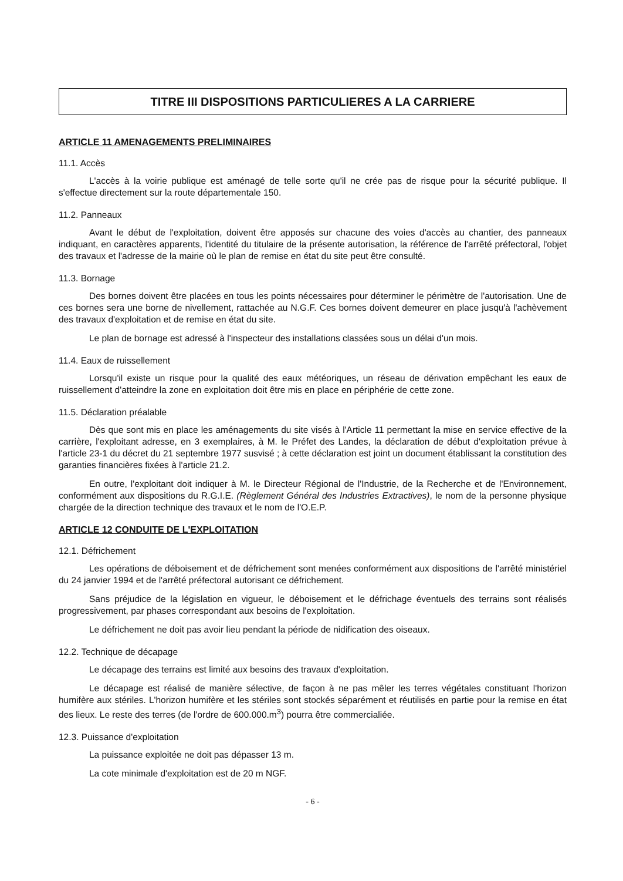TITRE III DISPOSITIONS PARTICULIERES A LA CARRIERE
ARTICLE 11 AMENAGEMENTS PRELIMINAIRES
11.1. Accès
L'accès à la voirie publique est aménagé de telle sorte qu'il ne crée pas de risque pour la sécurité publique. Il s'effectue directement sur la route départementale 150.
11.2. Panneaux
Avant le début de l'exploitation, doivent être apposés sur chacune des voies d'accès au chantier, des panneaux indiquant, en caractères apparents, l'identité du titulaire de la présente autorisation, la référence de l'arrêté préfectoral, l'objet des travaux et l'adresse de la mairie où le plan de remise en état du site peut être consulté.
11.3. Bornage
Des bornes doivent être placées en tous les points nécessaires pour déterminer le périmètre de l'autorisation. Une de ces bornes sera une borne de nivellement, rattachée au N.G.F. Ces bornes doivent demeurer en place jusqu'à l'achèvement des travaux d'exploitation et de remise en état du site.
Le plan de bornage est adressé à l'inspecteur des installations classées sous un délai d'un mois.
11.4. Eaux de ruissellement
Lorsqu'il existe un risque pour la qualité des eaux météoriques, un réseau de dérivation empêchant les eaux de ruissellement d'atteindre la zone en exploitation doit être mis en place en périphérie de cette zone.
11.5. Déclaration préalable
Dès que sont mis en place les aménagements du site visés à l'Article 11 permettant la mise en service effective de la carrière, l'exploitant adresse, en 3 exemplaires, à M. le Préfet des Landes, la déclaration de début d'exploitation prévue à l'article 23-1 du décret du 21 septembre 1977 susvisé ; à cette déclaration est joint un document établissant la constitution des garanties financières fixées à l'article 21.2.
En outre, l'exploitant doit indiquer à M. le Directeur Régional de l'Industrie, de la Recherche et de l'Environnement, conformément aux dispositions du R.G.I.E. (Règlement Général des Industries Extractives), le nom de la personne physique chargée de la direction technique des travaux et le nom de l'O.E.P.
ARTICLE 12 CONDUITE DE L'EXPLOITATION
12.1. Défrichement
Les opérations de déboisement et de défrichement sont menées conformément aux dispositions de l'arrêté ministériel du 24 janvier 1994 et de l'arrêté préfectoral autorisant ce défrichement.
Sans préjudice de la législation en vigueur, le déboisement et le défrichage éventuels des terrains sont réalisés progressivement, par phases correspondant aux besoins de l'exploitation.
Le défrichement ne doit pas avoir lieu pendant la période de nidification des oiseaux.
12.2. Technique de décapage
Le décapage des terrains est limité aux besoins des travaux d'exploitation.
Le décapage est réalisé de manière sélective, de façon à ne pas mêler les terres végétales constituant l'horizon humifère aux stériles. L'horizon humifère et les stériles sont stockés séparément et réutilisés en partie pour la remise en état des lieux. Le reste des terres (de l'ordre de 600.000.m<sup>3</sup>) pourra être commercialiée.
12.3. Puissance d'exploitation
La puissance exploitée ne doit pas dépasser 13 m.
La cote minimale d'exploitation est de 20 m NGF.
- 6 -